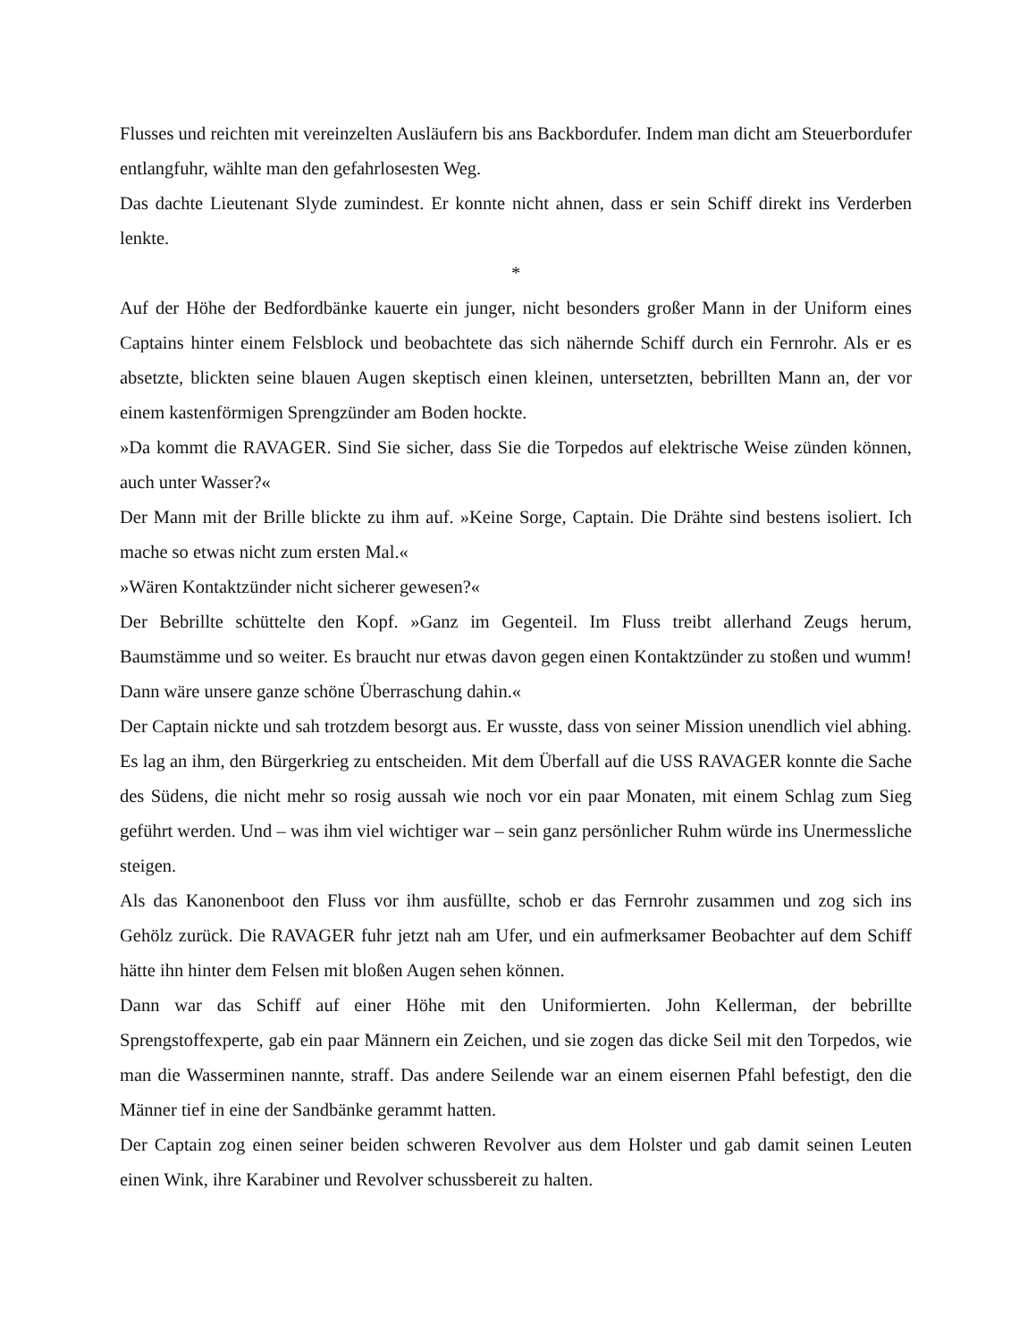Flusses und reichten mit vereinzelten Ausläufern bis ans Backbordufer. Indem man dicht am Steuerbordufer entlangfuhr, wählte man den gefahrlosesten Weg.
Das dachte Lieutenant Slyde zumindest. Er konnte nicht ahnen, dass er sein Schiff direkt ins Verderben lenkte.
*
Auf der Höhe der Bedfordbänke kauerte ein junger, nicht besonders großer Mann in der Uniform eines Captains hinter einem Felsblock und beobachtete das sich nähernde Schiff durch ein Fernrohr. Als er es absetzte, blickten seine blauen Augen skeptisch einen kleinen, untersetzten, bebrillten Mann an, der vor einem kastenförmigen Sprengzünder am Boden hockte.
»Da kommt die RAVAGER. Sind Sie sicher, dass Sie die Torpedos auf elektrische Weise zünden können, auch unter Wasser?«
Der Mann mit der Brille blickte zu ihm auf. »Keine Sorge, Captain. Die Drähte sind bestens isoliert. Ich mache so etwas nicht zum ersten Mal.«
»Wären Kontaktzünder nicht sicherer gewesen?«
Der Bebrillte schüttelte den Kopf. »Ganz im Gegenteil. Im Fluss treibt allerhand Zeugs herum, Baumstämme und so weiter. Es braucht nur etwas davon gegen einen Kontaktzünder zu stoßen und wumm! Dann wäre unsere ganze schöne Überraschung dahin.«
Der Captain nickte und sah trotzdem besorgt aus. Er wusste, dass von seiner Mission unendlich viel abhing. Es lag an ihm, den Bürgerkrieg zu entscheiden. Mit dem Überfall auf die USS RAVAGER konnte die Sache des Südens, die nicht mehr so rosig aussah wie noch vor ein paar Monaten, mit einem Schlag zum Sieg geführt werden. Und – was ihm viel wichtiger war – sein ganz persönlicher Ruhm würde ins Unermessliche steigen.
Als das Kanonenboot den Fluss vor ihm ausfüllte, schob er das Fernrohr zusammen und zog sich ins Gehölz zurück. Die RAVAGER fuhr jetzt nah am Ufer, und ein aufmerksamer Beobachter auf dem Schiff hätte ihn hinter dem Felsen mit bloßen Augen sehen können.
Dann war das Schiff auf einer Höhe mit den Uniformierten. John Kellerman, der bebrillte Sprengstoffexperte, gab ein paar Männern ein Zeichen, und sie zogen das dicke Seil mit den Torpedos, wie man die Wasserminen nannte, straff. Das andere Seilende war an einem eisernen Pfahl befestigt, den die Männer tief in eine der Sandbänke gerammt hatten.
Der Captain zog einen seiner beiden schweren Revolver aus dem Holster und gab damit seinen Leuten einen Wink, ihre Karabiner und Revolver schussbereit zu halten.